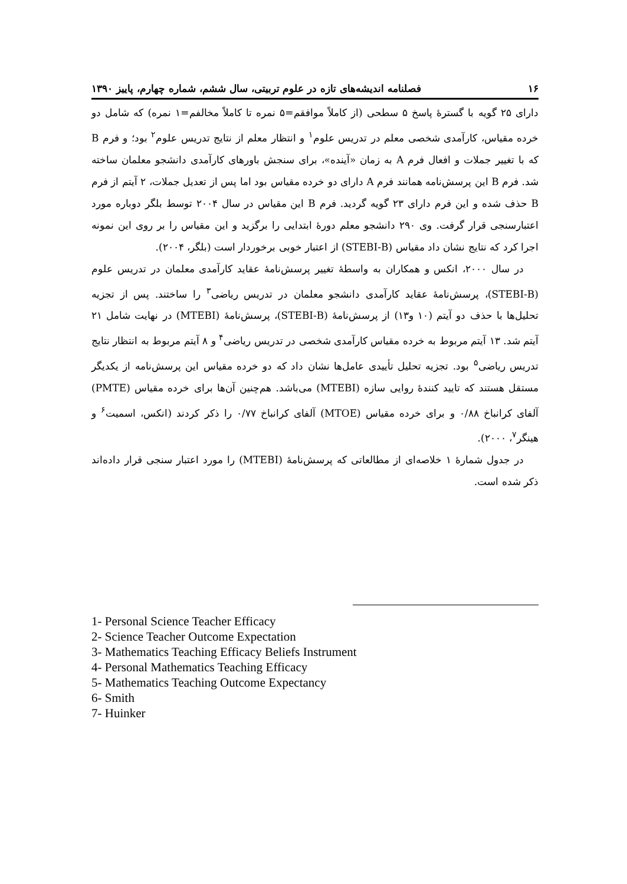۱۶ فصلنامه اندیشه‌های تازه در علوم تربیتی، سال ششم، شماره چهارم، پاییز ۱۳۹۰
دارای ۲۵ گویه با گسترهٔ پاسخ ۵ سطحی (از کاملاً موافقم=۵ نمره تا کاملاً مخالفم=۱ نمره) که شامل دو خرده مقیاس، کارآمدی شخصی معلم در تدریس علوم<sup>۱</sup> و انتظار معلم از نتایج تدریس علوم<sup>۲</sup> بود؛ و فرم B که با تغییر جملات و افعال فرم A به زمان «آینده»، برای سنجش باورهای کارآمدی دانشجو معلمان ساخته شد. فرم B این پرسش‌نامه همانند فرم A دارای دو خرده مقیاس بود اما پس از تعدیل جملات، ۲ آیتم از فرم B حذف شده و این فرم دارای ۲۳ گویه گردید. فرم B این مقیاس در سال ۲۰۰۴ توسط بلگر دوباره مورد اعتبارسنجی قرار گرفت. وی ۲۹۰ دانشجو معلم دورهٔ ابتدایی را برگزید و این مقیاس را بر روی این نمونه اجرا کرد که نتایج نشان داد مقیاس (STEBI-B) از اعتبار خوبی برخوردار است (بلگر، ۲۰۰۴).
در سال ۲۰۰۰، انکس و همکاران به واسطهٔ تغییر پرسش‌نامهٔ عقاید کارآمدی معلمان در تدریس علوم (STEBI-B)، پرسش‌نامهٔ عقاید کارآمدی دانشجو معلمان در تدریس ریاضی<sup>۳</sup> را ساختند. پس از تجزیه تحلیل‌ها با حذف دو آیتم (۱۰ و۱۳) از پرسش‌نامهٔ (STEBI-B)، پرسش‌نامهٔ (MTEBI) در نهایت شامل ۲۱ آیتم شد. ۱۳ آیتم مربوط به خرده مقیاس کارآمدی شخصی در تدریس ریاضی<sup>۴</sup> و ۸ آیتم مربوط به انتظار نتایج تدریس ریاضی<sup>۵</sup> بود. تجزیه تحلیل تأییدی عامل‌ها نشان داد که دو خرده مقیاس این پرسش‌نامه از یکدیگر مستقل هستند که تایید کنندهٔ روایی سازه (MTEBI) می‌باشد. هم‌چنین آن‌ها برای خرده مقیاس (PMTE) آلفای کرانباخ ۰/۸۸ و برای خرده مقیاس (MTOE) آلفای کرانباخ ۰/۷۷ را ذکر کردند (انکس، اسمیت<sup>۶</sup> و هینگر<sup>۷</sup>، ۲۰۰۰).
در جدول شمارهٔ ۱ خلاصه‌ای از مطالعاتی که پرسش‌نامهٔ (MTEBI) را مورد اعتبار سنجی قرار داده‌اند ذکر شده است.
1- Personal Science Teacher Efficacy
2- Science Teacher Outcome Expectation
3- Mathematics Teaching Efficacy Beliefs Instrument
4- Personal Mathematics Teaching Efficacy
5- Mathematics Teaching Outcome Expectancy
6- Smith
7- Huinker